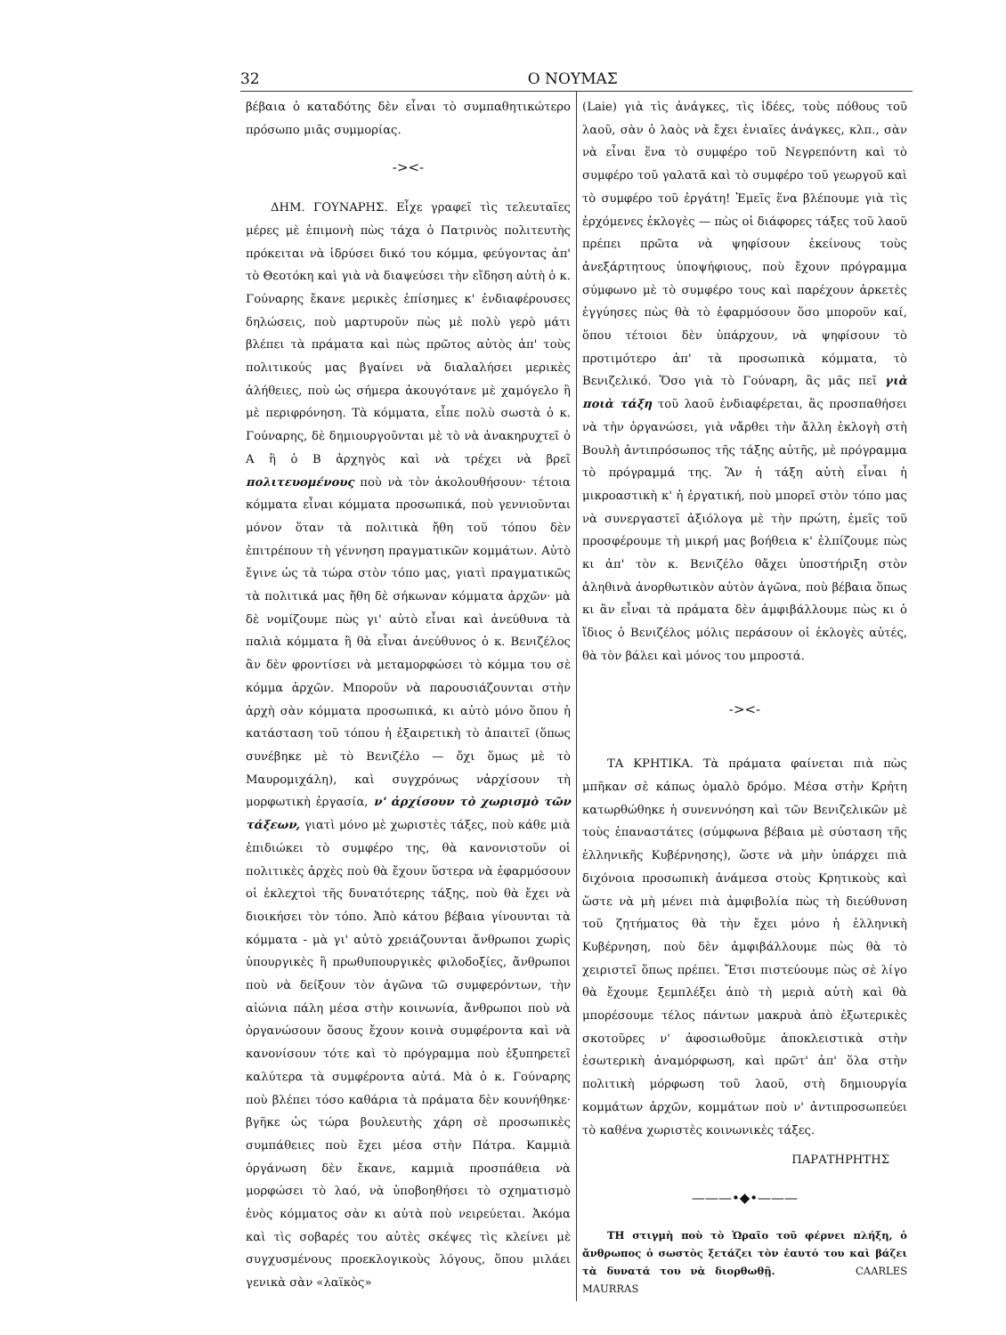32 Ο ΝΟΥΜΑΣ
βέβαια ὁ καταδότης δὲν εἶναι τὸ συμπαθητικώτερο πρόσωπο μιᾶς συμμορίας.
-><-
ΔΗΜ. ΓΟΥΝΑΡΗΣ. Εἶχε γραφεῖ τὶς τελευταῖες μέρες μὲ ἐπιμονὴ πὼς τάχα ὁ Πατρινὸς πολιτευτὴς πρόκειται νὰ ἱδρύσει δικό του κόμμα, φεύγοντας ἀπ' τὸ Θεοτόκη καὶ γιὰ νὰ διαψεύσει τὴν εἴδηση αὐτὴ ὁ κ. Γούναρης ἔκανε μερικὲς ἐπίσημες κ' ἐνδιαφέρουσες δηλώσεις, ποὺ μαρτυροῦν πὼς μὲ πολὺ γερὸ μάτι βλέπει τὰ πράματα καὶ πὼς πρῶτος αὐτὸς ἀπ' τοὺς πολιτικούς μας βγαίνει νὰ διαλαλήσει μερικὲς ἀλήθειες, ποὺ ὡς σήμερα ἀκουγότανε μὲ χαμόγελο ἢ μὲ περιφρόνηση. Τὰ κόμματα, εἶπε πολὺ σωστὰ ὁ κ. Γούναρης, δὲ δημιουργοῦνται μὲ τὸ νὰ ἀνακηρυχτεῖ ὁ Α ἢ ὁ Β ἀρχηγὸς καὶ νὰ τρέχει νὰ βρεῖ πολιτευομένους ποὺ νὰ τὸν ἀκολουθήσουν· τέτοια κόμματα εἶναι κόμματα προσωπικά, ποὺ γεννιοῦνται μόνον ὅταν τὰ πολιτικὰ ἤθη τοῦ τόπου δὲν ἐπιτρέπουν τὴ γέννηση πραγματικῶν κομμάτων. Αὐτὸ ἔγινε ὡς τὰ τώρα στὸν τόπο μας, γιατὶ πραγματικῶς τὰ πολιτικά μας ἤθη δὲ σήκωναν κόμματα ἀρχῶν· μὰ δὲ νομίζουμε πὼς γι' αὐτὸ εἶναι καὶ ἀνεύθυνα τὰ παλιὰ κόμματα ἢ θὰ εἶναι ἀνεύθυνος ὁ κ. Βενιζέλος ἂν δὲν φροντίσει νὰ μεταμορφώσει τὸ κόμμα του σὲ κόμμα ἀρχῶν. Μποροῦν νὰ παρουσιάζουνται στὴν ἀρχὴ σὰν κόμματα προσωπικά, κι αὐτὸ μόνο ὅπου ἡ κατάσταση τοῦ τόπου ἡ ἐξαιρετικὴ τὸ ἀπαιτεῖ (ὅπως συνέβηκε μὲ τὸ Βενιζέλο — ὄχι ὅμως μὲ τὸ Μαυρομιχάλη), καὶ συγχρόνως νἀρχίσουν τὴ μορφωτικὴ ἐργασία, ν' ἀρχίσουν τὸ χωρισμὸ τῶν τάξεων, γιατὶ μόνο μὲ χωριστὲς τάξες, ποὺ κάθε μιὰ ἐπιδιώκει τὸ συμφέρο της, θὰ κανονιστοῦν οἱ πολιτικὲς ἀρχὲς ποὺ θὰ ἔχουν ὕστερα νὰ ἐφαρμόσουν οἱ ἐκλεχτοὶ τῆς δυνατότερης τάξης, ποὺ θὰ ἔχει νὰ διοικήσει τὸν τόπο. Ἀπὸ κάτου βέβαια γίνουνται τὰ κόμματα - μὰ γι' αὐτὸ χρειάζουνται ἄνθρωποι χωρὶς ὑπουργικὲς ἢ πρωθυπουργικὲς φιλοδοξίες, ἄνθρωποι ποὺ νὰ δείξουν τὸν ἀγῶνα τῶ συμφερόντων, τὴν αἰώνια πάλη μέσα στὴν κοινωνία, ἄνθρωποι ποὺ νὰ ὀργανώσουν ὅσους ἔχουν κοινὰ συμφέροντα καὶ νὰ κανονίσουν τότε καὶ τὸ πρόγραμμα ποὺ ἐξυπηρετεῖ καλύτερα τὰ συμφέροντα αὐτά. Μὰ ὁ κ. Γούναρης ποὺ βλέπει τόσο καθάρια τὰ πράματα δὲν κουνήθηκε· βγῆκε ὡς τώρα βουλευτὴς χάρη σὲ προσωπικὲς συμπάθειες ποὺ ἔχει μέσα στὴν Πάτρα. Καμμιὰ ὀργάνωση δὲν ἔκανε, καμμιὰ προσπάθεια νὰ μορφώσει τὸ λαό, νὰ ὑποβοηθήσει τὸ σχηματισμὸ ἑνὸς κόμματος σὰν κι αὐτὰ ποὺ νειρεύεται. Ἀκόμα καὶ τὶς σοβαρές του αὐτὲς σκέψες τὶς κλείνει μὲ συγχυσμένους προεκλογικοὺς λόγους, ὅπου μιλάει γενικὰ σὰν «λαϊκὸς»
(Laie) γιὰ τὶς ἀνάγκες, τὶς ἰδέες, τοὺς πόθους τοῦ λαοῦ, σὰν ὁ λαὸς νὰ ἔχει ἑνιαῖες ἀνάγκες, κλπ., σὰν νὰ εἶναι ἕνα τὸ συμφέρο τοῦ Νεγρεπόντη καὶ τὸ συμφέρο τοῦ γαλατᾶ καὶ τὸ συμφέρο τοῦ γεωργοῦ καὶ τὸ συμφέρο τοῦ ἐργάτη! Ἐμεῖς ἕνα βλέπουμε γιὰ τὶς ἐρχόμενες ἐκλογὲς — πὼς οἱ διάφορες τάξες τοῦ λαοῦ πρέπει πρῶτα νὰ ψηφίσουν ἐκείνους τοὺς ἀνεξάρτητους ὑποψήφιους, ποὺ ἔχουν πρόγραμμα σύμφωνο μὲ τὸ συμφέρο τους καὶ παρέχουν ἀρκετὲς ἐγγύησες πὼς θὰ τὸ ἐφαρμόσουν ὅσο μποροῦν καί, ὅπου τέτοιοι δὲν ὑπάρχουν, νὰ ψηφίσουν τὸ προτιμότερο ἀπ' τὰ προσωπικὰ κόμματα, τὸ Βενιζελικό. Ὅσο γιὰ τὸ Γούναρη, ἂς μᾶς πεῖ γιὰ ποιὰ τάξη τοῦ λαοῦ ἐνδιαφέρεται, ἂς προσπαθήσει νὰ τὴν ὀργανώσει, γιὰ νἄρθει τὴν ἄλλη ἐκλογὴ στὴ Βουλὴ ἀντιπρόσωπος τῆς τάξης αὐτῆς, μὲ πρόγραμμα τὸ πρόγραμμά της. Ἂν ἡ τάξη αὐτὴ εἶναι ἡ μικροαστικὴ κ' ἡ ἐργατική, ποὺ μπορεῖ στὸν τόπο μας νὰ συνεργαστεῖ ἀξιόλογα μὲ τὴν πρώτη, ἐμεῖς τοῦ προσφέρουμε τὴ μικρή μας βοήθεια κ' ἐλπίζουμε πὼς κι ἀπ' τὸν κ. Βενιζέλο θἄχει ὑποστήριξη στὸν ἀληθινὰ ἀνορθωτικὸν αὐτὸν ἀγῶνα, ποὺ βέβαια ὅπως κι ἂν εἶναι τὰ πράματα δὲν ἀμφιβάλλουμε πὼς κι ὁ ἴδιος ὁ Βενιζέλος μόλις περάσουν οἱ ἐκλογὲς αὐτές, θὰ τὸν βάλει καὶ μόνος του μπροστά.
-><-
ΤΑ ΚΡΗΤΙΚΑ. Τὰ πράματα φαίνεται πιὰ πὼς μπῆκαν σὲ κάπως ὁμαλὸ δρόμο. Μέσα στὴν Κρήτη κατωρθώθηκε ἡ συνεννόηση καὶ τῶν Βενιζελικῶν μὲ τοὺς ἐπαναστάτες (σύμφωνα βέβαια μὲ σύσταση τῆς ἑλληνικῆς Κυβέρνησης), ὥστε νὰ μὴν ὑπάρχει πιὰ διχόνοια προσωπικὴ ἀνάμεσα στοὺς Κρητικοὺς καὶ ὥστε νὰ μὴ μένει πιὰ ἀμφιβολία πὼς τὴ διεύθυνση τοῦ ζητήματος θὰ τὴν ἔχει μόνο ἡ ἑλληνικὴ Κυβέρνηση, ποὺ δὲν ἀμφιβάλλουμε πὼς θὰ τὸ χειριστεῖ ὅπως πρέπει. Ἔτσι πιστεύουμε πὼς σὲ λίγο θὰ ἔχουμε ξεμπλέξει ἀπὸ τὴ μεριὰ αὐτὴ καὶ θὰ μπορέσουμε τέλος πάντων μακρυὰ ἀπὸ ἐξωτερικὲς σκοτοῦρες ν' ἀφοσιωθοῦμε ἀποκλειστικὰ στὴν ἐσωτερικὴ ἀναμόρφωση, καὶ πρῶτ' ἀπ' ὅλα στὴν πολιτικὴ μόρφωση τοῦ λαοῦ, στὴ δημιουργία κομμάτων ἀρχῶν, κομμάτων ποὺ ν' ἀντιπροσωπεύει τὸ καθένα χωριστὲς κοινωνικὲς τάξες.
ΠΑΡΑΤΗΡΗΤΗΣ
———•◆•———
ΤΗ στιγμὴ ποὺ τὸ Ὡραῖο τοῦ φέρνει πλήξη, ὁ ἄνθρωπος ὁ σωστὸς ξετάζει τὸν ἑαυτό του καὶ βάζει τὰ δυνατά του νὰ διορθωθῇ. CAARLES MAURRAS